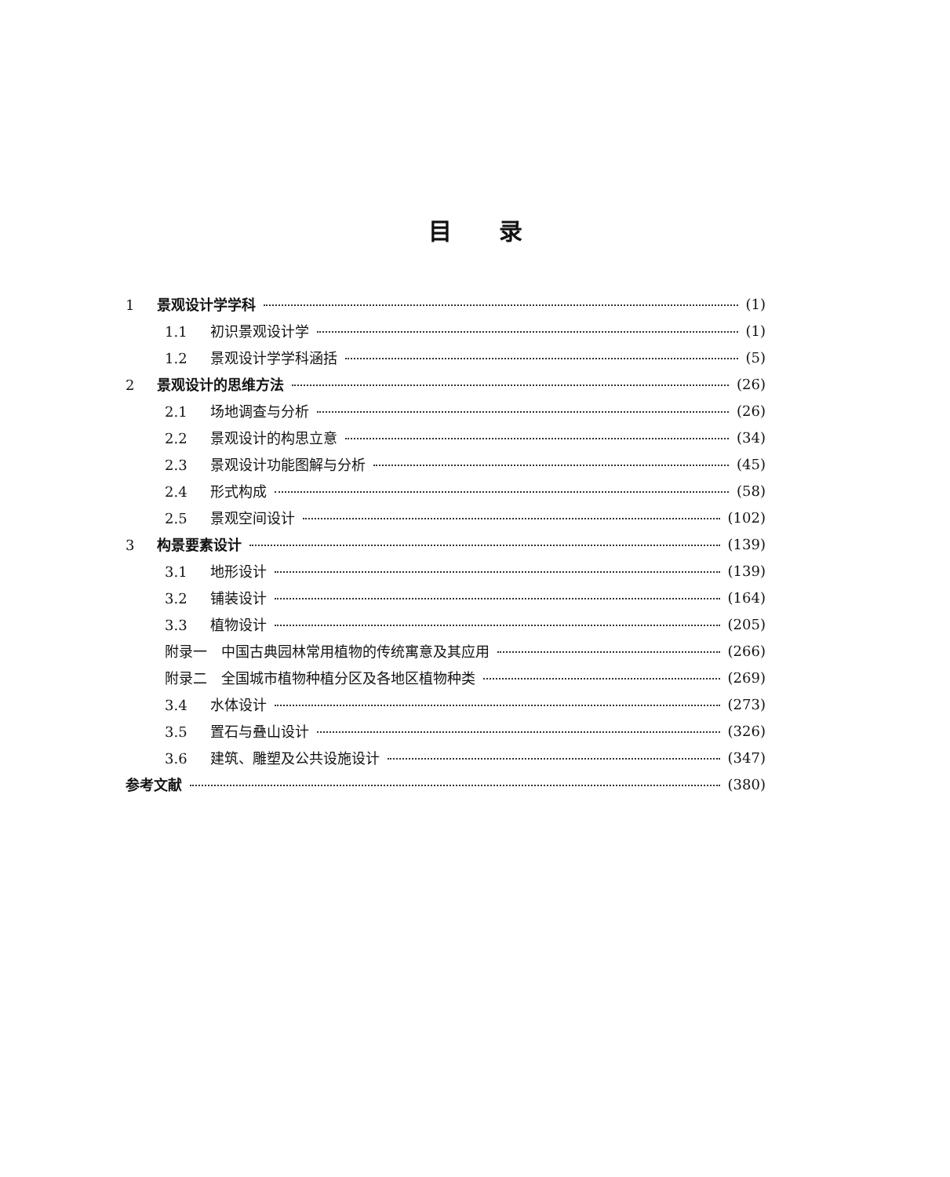目录
1 景观设计学学科 (1)
1.1 初识景观设计学 (1)
1.2 景观设计学学科涵括 (5)
2 景观设计的思维方法 (26)
2.1 场地调查与分析 (26)
2.2 景观设计的构思立意 (34)
2.3 景观设计功能图解与分析 (45)
2.4 形式构成 (58)
2.5 景观空间设计 (102)
3 构景要素设计 (139)
3.1 地形设计 (139)
3.2 铺装设计 (164)
3.3 植物设计 (205)
附录一　中国古典园林常用植物的传统寓意及其应用 (266)
附录二　全国城市植物种植分区及各地区植物种类 (269)
3.4 水体设计 (273)
3.5 置石与叠山设计 (326)
3.6 建筑、雕塑及公共设施设计 (347)
参考文献 (380)